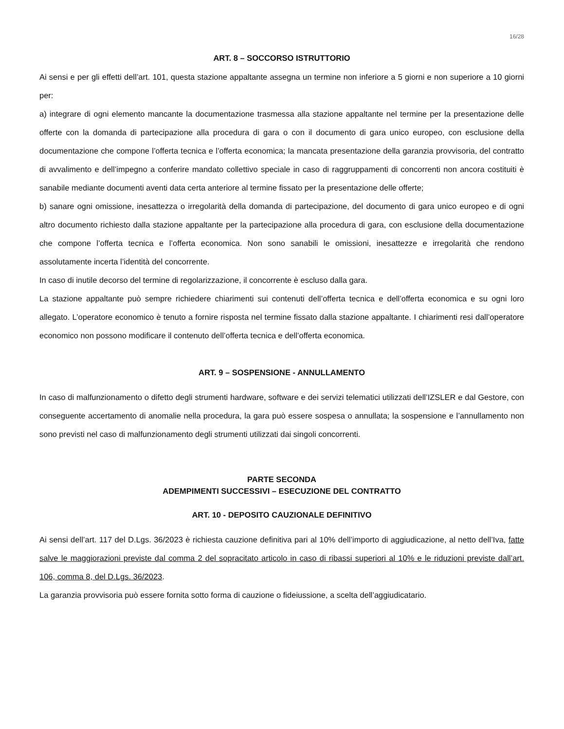16/28
ART. 8 – SOCCORSO ISTRUTTORIO
Ai sensi e per gli effetti dell’art. 101, questa stazione appaltante assegna un termine non inferiore a 5 giorni e non superiore a 10 giorni per:
a) integrare di ogni elemento mancante la documentazione trasmessa alla stazione appaltante nel termine per la presentazione delle offerte con la domanda di partecipazione alla procedura di gara o con il documento di gara unico europeo, con esclusione della documentazione che compone l’offerta tecnica e l’offerta economica; la mancata presentazione della garanzia provvisoria, del contratto di avvalimento e dell’impegno a conferire mandato collettivo speciale in caso di raggruppamenti di concorrenti non ancora costituiti è sanabile mediante documenti aventi data certa anteriore al termine fissato per la presentazione delle offerte;
b) sanare ogni omissione, inesattezza o irregolarità della domanda di partecipazione, del documento di gara unico europeo e di ogni altro documento richiesto dalla stazione appaltante per la partecipazione alla procedura di gara, con esclusione della documentazione che compone l’offerta tecnica e l’offerta economica. Non sono sanabili le omissioni, inesattezze e irregolarità che rendono assolutamente incerta l’identità del concorrente.
In caso di inutile decorso del termine di regolarizzazione, il concorrente è escluso dalla gara.
La stazione appaltante può sempre richiedere chiarimenti sui contenuti dell’offerta tecnica e dell’offerta economica e su ogni loro allegato. L’operatore economico è tenuto a fornire risposta nel termine fissato dalla stazione appaltante. I chiarimenti resi dall’operatore economico non possono modificare il contenuto dell’offerta tecnica e dell’offerta economica.
ART. 9 – SOSPENSIONE - ANNULLAMENTO
In caso di malfunzionamento o difetto degli strumenti hardware, software e dei servizi telematici utilizzati dell’IZSLER e dal Gestore, con conseguente accertamento di anomalie nella procedura, la gara può essere sospesa o annullata; la sospensione e l’annullamento non sono previsti nel caso di malfunzionamento degli strumenti utilizzati dai singoli concorrenti.
PARTE SECONDA
ADEMPIMENTI SUCCESSIVI – ESECUZIONE DEL CONTRATTO
ART. 10 - DEPOSITO CAUZIONALE DEFINITIVO
Ai sensi dell’art. 117 del D.Lgs. 36/2023 è richiesta cauzione definitiva pari al 10% dell’importo di aggiudicazione, al netto dell’Iva, fatte salve le maggiorazioni previste dal comma 2 del sopracitato articolo in caso di ribassi superiori al 10% e le riduzioni previste dall’art. 106, comma 8, del D.Lgs. 36/2023.
La garanzia provvisoria può essere fornita sotto forma di cauzione o fideiussione, a scelta dell’aggiudicatario.